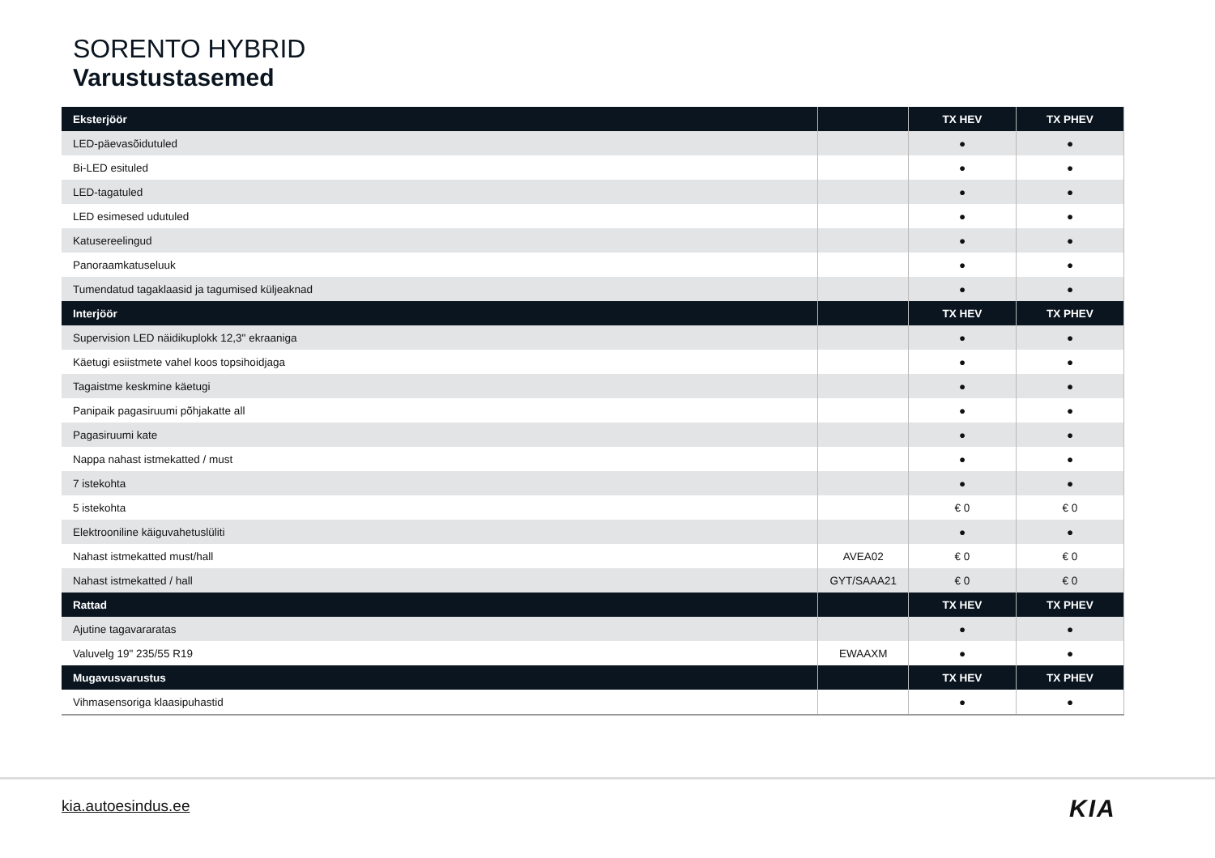SORENTO HYBRID
Varustustasemed
| Eksterjöör | | TX HEV | TX PHEV |
| --- | --- | --- | --- |
| LED-päevasõidutuled | | ● | ● |
| Bi-LED esituled | | ● | ● |
| LED-tagatuled | | ● | ● |
| LED esimesed udutuled | | ● | ● |
| Katusereelingud | | ● | ● |
| Panoraamkatuseluuk | | ● | ● |
| Tumendatud tagaklaasid ja tagumised küljeaknad | | ● | ● |
| Interjöör | | TX HEV | TX PHEV |
| Supervision LED näidikuplokk 12,3" ekraaniga | | ● | ● |
| Käetugi esiistmete vahel koos topsihoidjaga | | ● | ● |
| Tagaistme keskmine käetugi | | ● | ● |
| Panipaik pagasiruumi põhjakatte all | | ● | ● |
| Pagasiruumi kate | | ● | ● |
| Nappa nahast istmekatted / must | | ● | ● |
| 7 istekohta | | ● | ● |
| 5 istekohta | | € 0 | € 0 |
| Elektrooniline käiguvahetuslüliti | | ● | ● |
| Nahast istmekatted must/hall | AVEA02 | € 0 | € 0 |
| Nahast istmekatted / hall | GYT/SAAA21 | € 0 | € 0 |
| Rattad | | TX HEV | TX PHEV |
| Ajutine tagavararatas | | ● | ● |
| Valuvelg 19" 235/55 R19 | EWAAXM | ● | ● |
| Mugavusvarustus | | TX HEV | TX PHEV |
| Vihmasensoriga klaasipuhastid | | ● | ● |
kia.autoesindus.ee KIA